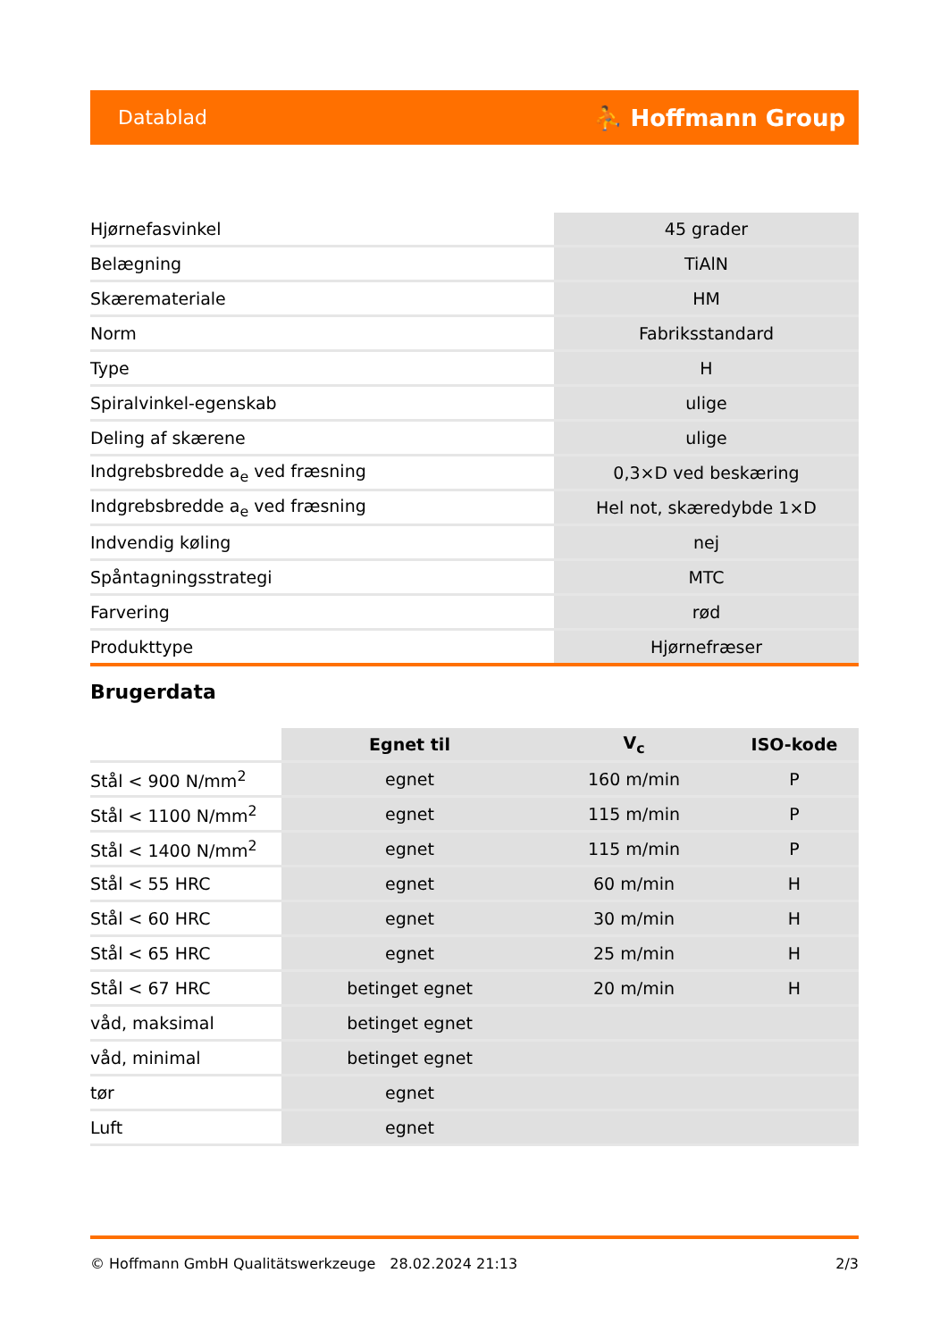Datablad ⛹ Hoffmann Group
| Hjørnefasvinkel | 45 grader |
| Belægning | TiAlN |
| Skæremateriale | HM |
| Norm | Fabriksstandard |
| Type | H |
| Spiralvinkel-egenskab | ulige |
| Deling af skærene | ulige |
| Indgrebsbredde a<sub>e</sub> ved fræsning | 0,3×D ved beskæring |
| Indgrebsbredde a<sub>e</sub> ved fræsning | Hel not, skæredybde 1×D |
| Indvendig køling | nej |
| Spåntagningsstrategi | MTC |
| Farvering | rød |
| Produkttype | Hjørnefræser |
Brugerdata
| | Egnet til | V<sub>c</sub> | ISO-kode |
| --- | --- | --- | --- |
| Stål < 900 N/mm<sup>2</sup> | egnet | 160 m/min | P |
| Stål < 1100 N/mm<sup>2</sup> | egnet | 115 m/min | P |
| Stål < 1400 N/mm<sup>2</sup> | egnet | 115 m/min | P |
| Stål < 55 HRC | egnet | 60 m/min | H |
| Stål < 60 HRC | egnet | 30 m/min | H |
| Stål < 65 HRC | egnet | 25 m/min | H |
| Stål < 67 HRC | betinget egnet | 20 m/min | H |
| våd, maksimal | betinget egnet | | |
| våd, minimal | betinget egnet | | |
| tør | egnet | | |
| Luft | egnet | | |
© Hoffmann GmbH Qualitätswerkzeuge 28.02.2024 21:13 2/3